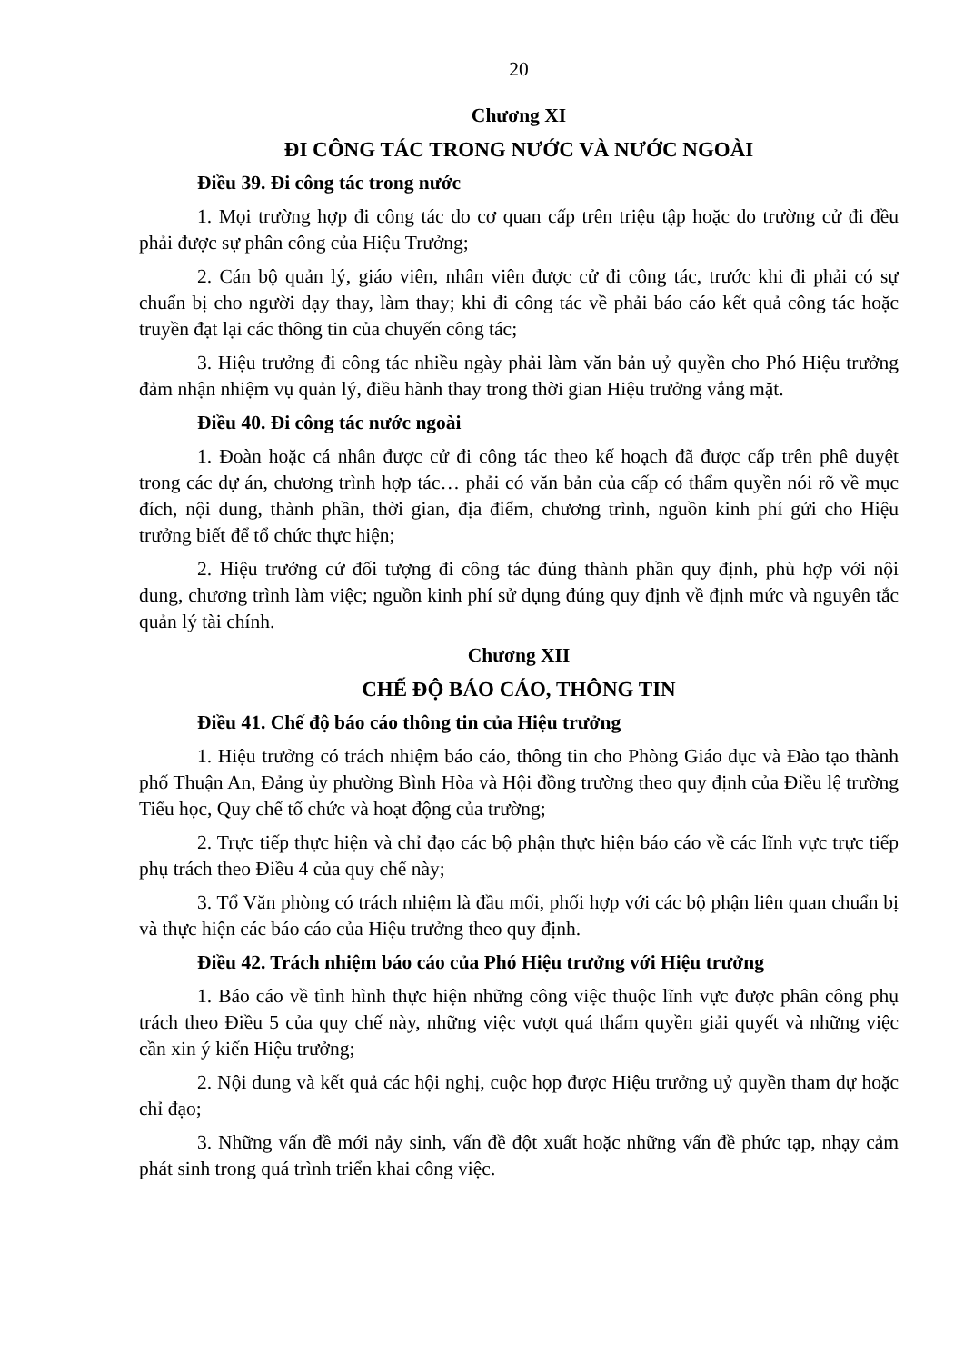20
Chương XI
ĐI CÔNG TÁC TRONG NƯỚC VÀ NƯỚC NGOÀI
Điều 39. Đi công tác trong nước
1. Mọi trường hợp đi công tác do cơ quan cấp trên triệu tập hoặc do trường cử đi đều phải được sự phân công của Hiệu Trưởng;
2. Cán bộ quản lý, giáo viên, nhân viên được cử đi công tác, trước khi đi phải có sự chuẩn bị cho người dạy thay, làm thay; khi đi công tác về phải báo cáo kết quả công tác hoặc truyền đạt lại các thông tin của chuyến công tác;
3. Hiệu trưởng đi công tác nhiều ngày phải làm văn bản uỷ quyền cho Phó Hiệu trưởng đảm nhận nhiệm vụ quản lý, điều hành thay trong thời gian Hiệu trưởng vắng mặt.
Điều 40. Đi công tác nước ngoài
1. Đoàn hoặc cá nhân được cử đi công tác theo kế hoạch đã được cấp trên phê duyệt trong các dự án, chương trình hợp tác… phải có văn bản của cấp có thẩm quyền nói rõ về mục đích, nội dung, thành phần, thời gian, địa điểm, chương trình, nguồn kinh phí gửi cho Hiệu trưởng biết để tổ chức thực hiện;
2. Hiệu trưởng cử đối tượng đi công tác đúng thành phần quy định, phù hợp với nội dung, chương trình làm việc; nguồn kinh phí sử dụng đúng quy định về định mức và nguyên tắc quản lý tài chính.
Chương XII
CHẾ ĐỘ BÁO CÁO, THÔNG TIN
Điều 41. Chế độ báo cáo thông tin của Hiệu trưởng
1. Hiệu trưởng có trách nhiệm báo cáo, thông tin cho Phòng Giáo dục và Đào tạo thành phố Thuận An, Đảng ủy phường Bình Hòa và Hội đồng trường theo quy định của Điều lệ trường Tiểu học, Quy chế tổ chức và hoạt động của trường;
2. Trực tiếp thực hiện và chỉ đạo các bộ phận thực hiện báo cáo về các lĩnh vực trực tiếp phụ trách theo Điều 4 của quy chế này;
3. Tổ Văn phòng có trách nhiệm là đầu mối, phối hợp với các bộ phận liên quan chuẩn bị và thực hiện các báo cáo của Hiệu trưởng theo quy định.
Điều 42. Trách nhiệm báo cáo của Phó Hiệu trưởng với Hiệu trưởng
1. Báo cáo về tình hình thực hiện những công việc thuộc lĩnh vực được phân công phụ trách theo Điều 5 của quy chế này, những việc vượt quá thẩm quyền giải quyết và những việc cần xin ý kiến Hiệu trưởng;
2. Nội dung và kết quả các hội nghị, cuộc họp được Hiệu trưởng uỷ quyền tham dự hoặc chỉ đạo;
3. Những vấn đề mới nảy sinh, vấn đề đột xuất hoặc những vấn đề phức tạp, nhạy cảm phát sinh trong quá trình triển khai công việc.